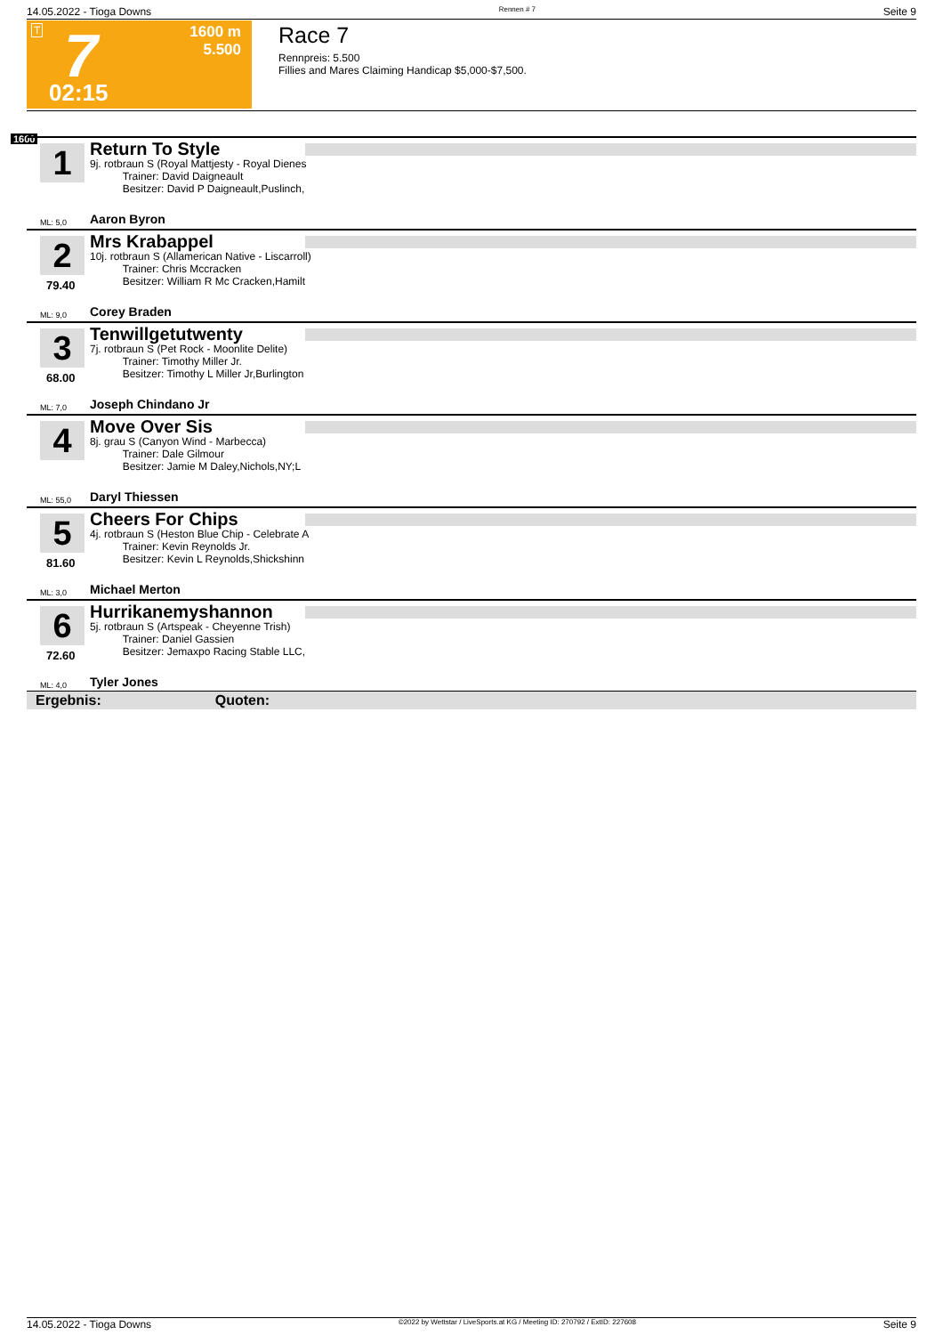14.05.2022 - Tioga Downs Rennen # 7 Seite 9
T 7
02:15
1600 m
5.500
Race 7
Rennpreis: 5.500
Fillies and Mares Claiming Handicap $5,000-$7,500.
1600
1
Return To Style
9j. rotbraun S (Royal Mattjesty - Royal Dienes
Trainer: David Daigneault
Besitzer: David P Daigneault,Puslinch,
ML: 5,0 Aaron Byron
2
79.40
Mrs Krabappel
10j. rotbraun S (Allamerican Native - Liscarroll)
Trainer: Chris Mccracken
Besitzer: William R Mc Cracken,Hamilt
ML: 9,0 Corey Braden
3
68.00
Tenwillgetutwenty
7j. rotbraun S (Pet Rock - Moonlite Delite)
Trainer: Timothy Miller Jr.
Besitzer: Timothy L Miller Jr,Burlington
ML: 7,0 Joseph Chindano Jr
4
Move Over Sis
8j. grau S (Canyon Wind - Marbecca)
Trainer: Dale Gilmour
Besitzer: Jamie M Daley,Nichols,NY;L
ML: 55,0 Daryl Thiessen
5
81.60
Cheers For Chips
4j. rotbraun S (Heston Blue Chip - Celebrate A
Trainer: Kevin Reynolds Jr.
Besitzer: Kevin L Reynolds,Shickshinn
ML: 3,0 Michael Merton
6
72.60
Hurrikanemyshannon
5j. rotbraun S (Artspeak - Cheyenne Trish)
Trainer: Daniel Gassien
Besitzer: Jemaxpo Racing Stable LLC,
ML: 4,0 Tyler Jones
Ergebnis: Quoten:
14.05.2022 - Tioga Downs ©2022 by Wettstar / LiveSports.at KG / Meeting ID: 270792 / ExtID: 227608 Seite 9